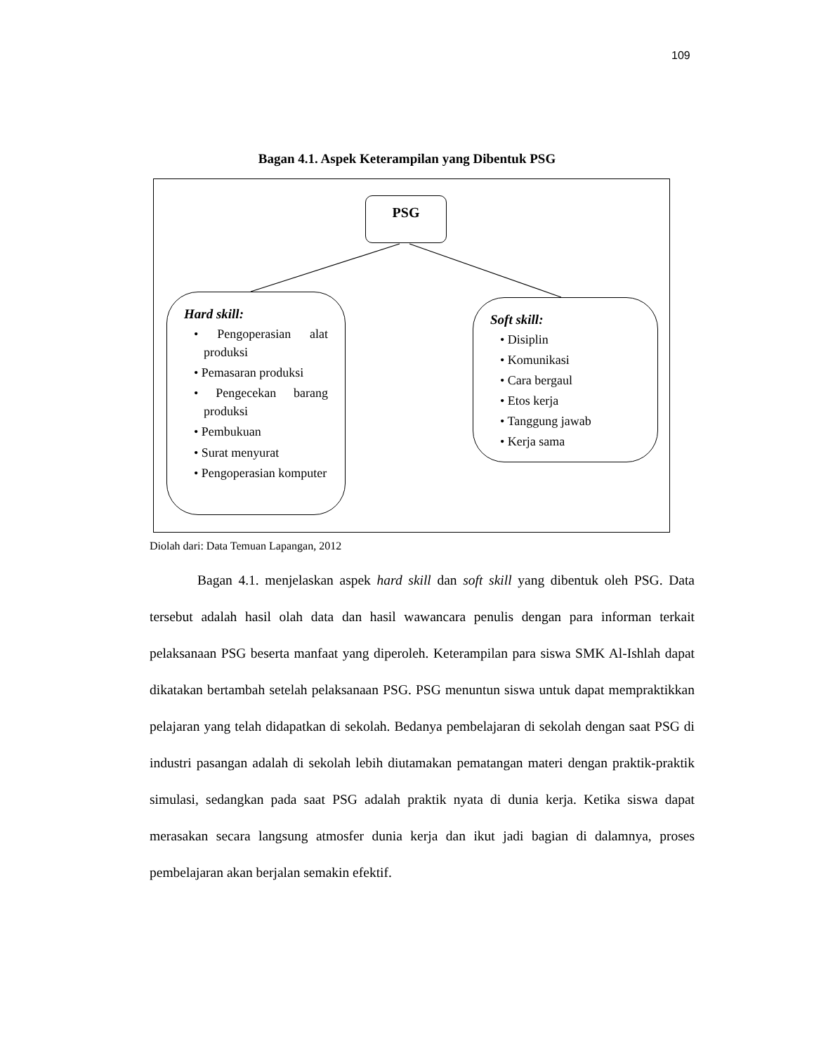109
Bagan 4.1. Aspek Keterampilan yang Dibentuk PSG
PSG
Hard skill:
• Pengoperasian alat produksi
• Pemasaran produksi
• Pengecekan barang produksi
• Pembukuan
• Surat menyurat
• Pengoperasian komputer
Soft skill:
• Disiplin
• Komunikasi
• Cara bergaul
• Etos kerja
• Tanggung jawab
• Kerja sama
Diolah dari: Data Temuan Lapangan, 2012
Bagan 4.1. menjelaskan aspek hard skill dan soft skill yang dibentuk oleh PSG. Data tersebut adalah hasil olah data dan hasil wawancara penulis dengan para informan terkait pelaksanaan PSG beserta manfaat yang diperoleh. Keterampilan para siswa SMK Al-Ishlah dapat dikatakan bertambah setelah pelaksanaan PSG. PSG menuntun siswa untuk dapat mempraktikkan pelajaran yang telah didapatkan di sekolah. Bedanya pembelajaran di sekolah dengan saat PSG di industri pasangan adalah di sekolah lebih diutamakan pematangan materi dengan praktik-praktik simulasi, sedangkan pada saat PSG adalah praktik nyata di dunia kerja. Ketika siswa dapat merasakan secara langsung atmosfer dunia kerja dan ikut jadi bagian di dalamnya, proses pembelajaran akan berjalan semakin efektif.